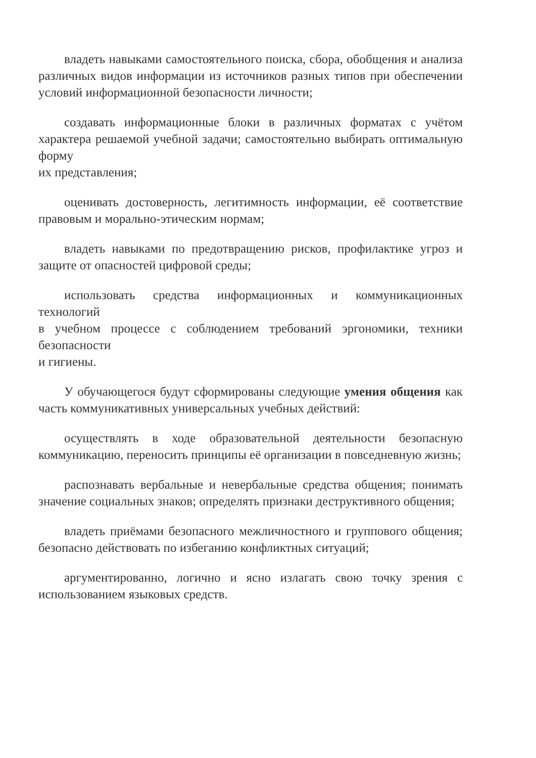владеть навыками самостоятельного поиска, сбора, обобщения и анализа различных видов информации из источников разных типов при обеспечении условий информационной безопасности личности;
создавать информационные блоки в различных форматах с учётом характера решаемой учебной задачи; самостоятельно выбирать оптимальную форму
их представления;
оценивать достоверность, легитимность информации, её соответствие правовым и морально-этическим нормам;
владеть навыками по предотвращению рисков, профилактике угроз и защите от опасностей цифровой среды;
использовать средства информационных и коммуникационных технологий
в учебном процессе с соблюдением требований эргономики, техники безопасности
и гигиены.
У обучающегося будут сформированы следующие умения общения как часть коммуникативных универсальных учебных действий:
осуществлять в ходе образовательной деятельности безопасную коммуникацию, переносить принципы её организации в повседневную жизнь;
распознавать вербальные и невербальные средства общения; понимать значение социальных знаков; определять признаки деструктивного общения;
владеть приёмами безопасного межличностного и группового общения; безопасно действовать по избеганию конфликтных ситуаций;
аргументированно, логично и ясно излагать свою точку зрения с использованием языковых средств.